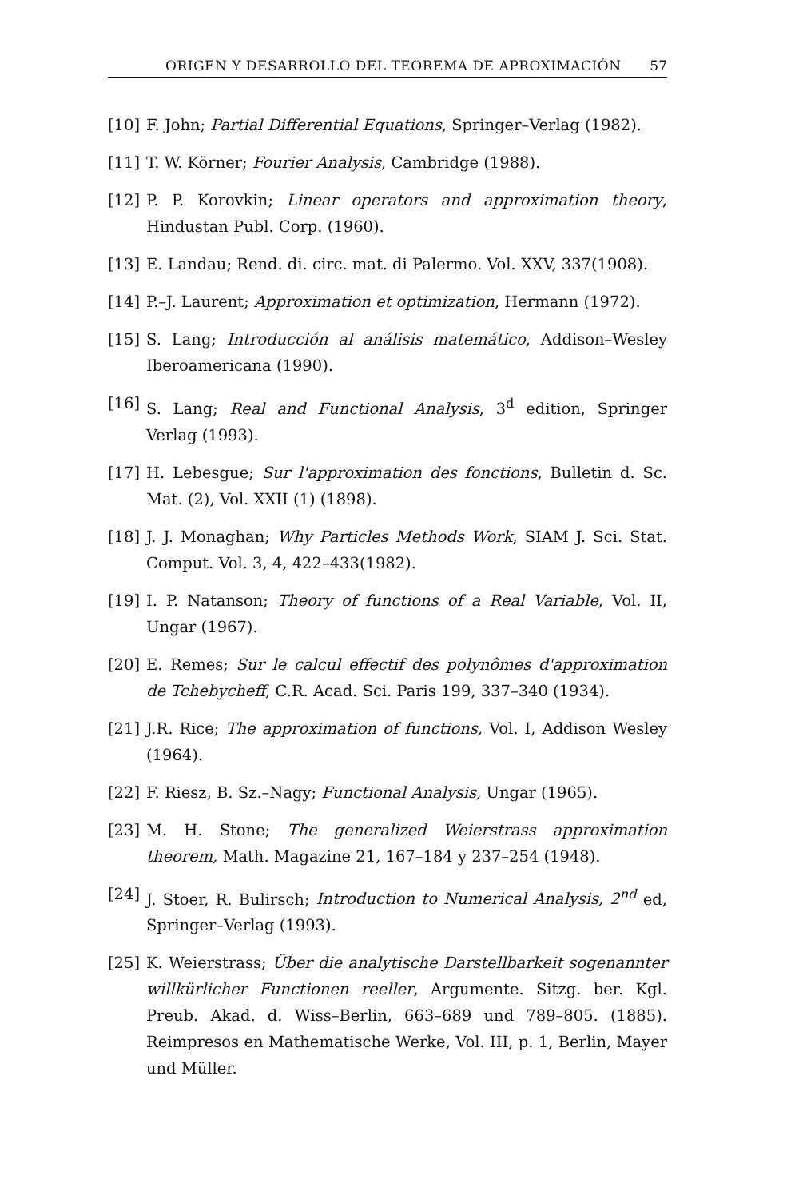ORIGEN Y DESARROLLO DEL TEOREMA DE APROXIMACIÓN 57
[10] F. John; Partial Differential Equations, Springer–Verlag (1982).
[11] T. W. Körner; Fourier Analysis, Cambridge (1988).
[12] P. P. Korovkin; Linear operators and approximation theory, Hindustan Publ. Corp. (1960).
[13] E. Landau; Rend. di. circ. mat. di Palermo. Vol. XXV, 337(1908).
[14] P.–J. Laurent; Approximation et optimization, Hermann (1972).
[15] S. Lang; Introducción al análisis matemático, Addison–Wesley Iberoamericana (1990).
[16] S. Lang; Real and Functional Analysis, 3<sup>d</sup> edition, Springer Verlag (1993).
[17] H. Lebesgue; Sur l'approximation des fonctions, Bulletin d. Sc. Mat. (2), Vol. XXII (1) (1898).
[18] J. J. Monaghan; Why Particles Methods Work, SIAM J. Sci. Stat. Comput. Vol. 3, 4, 422–433(1982).
[19] I. P. Natanson; Theory of functions of a Real Variable, Vol. II, Ungar (1967).
[20] E. Remes; Sur le calcul effectif des polynômes d'approximation de Tchebycheff, C.R. Acad. Sci. Paris 199, 337–340 (1934).
[21] J.R. Rice; The approximation of functions, Vol. I, Addison Wesley (1964).
[22] F. Riesz, B. Sz.–Nagy; Functional Analysis, Ungar (1965).
[23] M. H. Stone; The generalized Weierstrass approximation theorem, Math. Magazine 21, 167–184 y 237–254 (1948).
[24] J. Stoer, R. Bulirsch; Introduction to Numerical Analysis, 2<sup>nd</sup> ed, Springer–Verlag (1993).
[25] K. Weierstrass; Über die analytische Darstellbarkeit sogenannter willkürlicher Functionen reeller, Argumente. Sitzg. ber. Kgl. Preub. Akad. d. Wiss–Berlin, 663–689 und 789–805. (1885). Reimpresos en Mathematische Werke, Vol. III, p. 1, Berlin, Mayer und Müller.